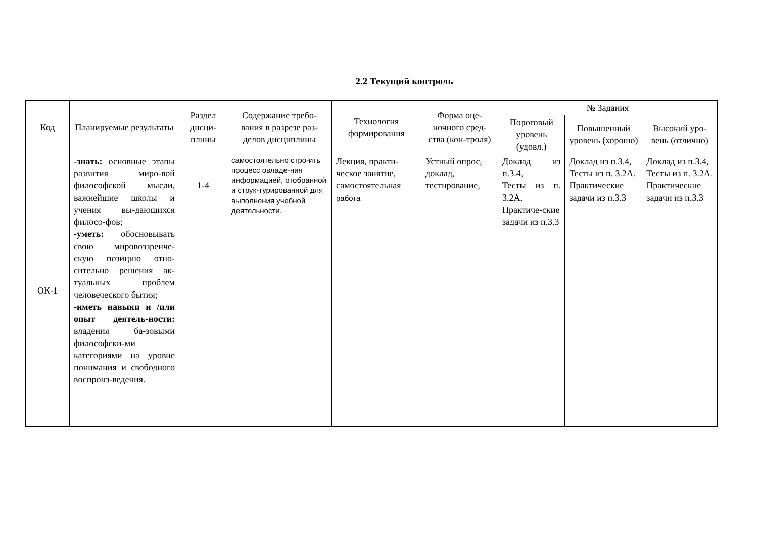2.2 Текущий контроль
| Код | Планируемые результаты | Раздел дисци-плины | Содержание требо-вания в разрезе раз-делов дисциплины | Технология формирования | Форма оце-ночного сред-ства (кон-троля) | № Задания | | |
| --- | --- | --- | --- | --- | --- | --- | --- | --- |
| | | | | | | Пороговый уровень (удовл.) | Повышенный уровень (хорошо) | Высокий уро-вень (отлично) |
| ОК-1 | -знать: основные этапы развития миро-вой философской мысли, важнейшие школы и учения вы-дающихся филосо-фов; -уметь: обосновывать свою мировоззренче-скую позицию отно-сительно решения ак-туальных проблем человеческого бытия; -иметь навыки и /или опыт деятель-ности: владения ба-зовыми философски-ми категориями на уровне понимания и свободного воспроиз-ведения. | 1-4 | самостоятельно стро-ить процесс овладе-ния информацией, отобранной и струк-турированной для выполнения учебной деятельности. | Лекция, практи-ческое занятие, самостоятельная работа | Устный опрос, доклад, тестирование, | Доклад из п.3.4, Тесты из п. 3.2А. Практиче-ские задачи из п.3.3 | Доклад из п.3.4, Тесты из п. 3.2А. Практические задачи из п.3.3 | Доклад из п.3.4, Тесты из п. 3.2А. Практические задачи из п.3.3 |